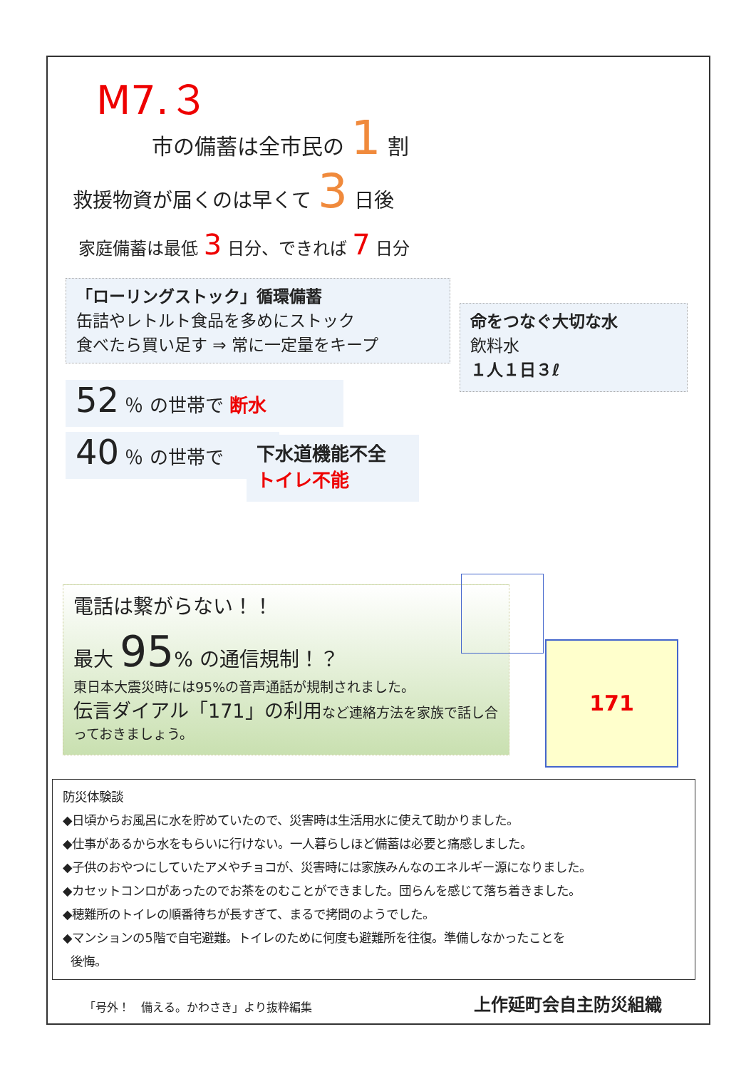M7.３
市の備蓄は全市民の 1 割
救援物資が届くのは早くて 3 日後
家庭備蓄は最低 3 日分、できれば 7 日分
「ローリングストック」循環備蓄
缶詰やレトルト食品を多めにストック
食べたら買い足す ⇒ 常に一定量をキープ
命をつなぐ大切な水
飲料水
１人１日３ℓ
52 ％ の世帯で 断水
40 ％ の世帯で
下水道機能不全
トイレ不能
電話は繋がらない！！
最大 95% の通信規制！？
東日本大震災時には95%の音声通話が規制されました。
伝言ダイアル「171」の利用など連絡方法を家族で話し合っておきましょう。
171
防災体験談
◆日頃からお風呂に水を貯めていたので、災害時は生活用水に使えて助かりました。
◆仕事があるから水をもらいに行けない。一人暮らしほど備蓄は必要と痛感しました。
◆子供のおやつにしていたアメやチョコが、災害時には家族みんなのエネルギー源になりました。
◆カセットコンロがあったのでお茶をのむことができました。団らんを感じて落ち着きました。
◆穂難所のトイレの順番待ちが長すぎて、まるで拷問のようでした。
◆マンションの5階で自宅避難。トイレのために何度も避難所を往復。準備しなかったことを
後悔。
「号外！　備える。かわさき」より抜粋編集
上作延町会自主防災組織